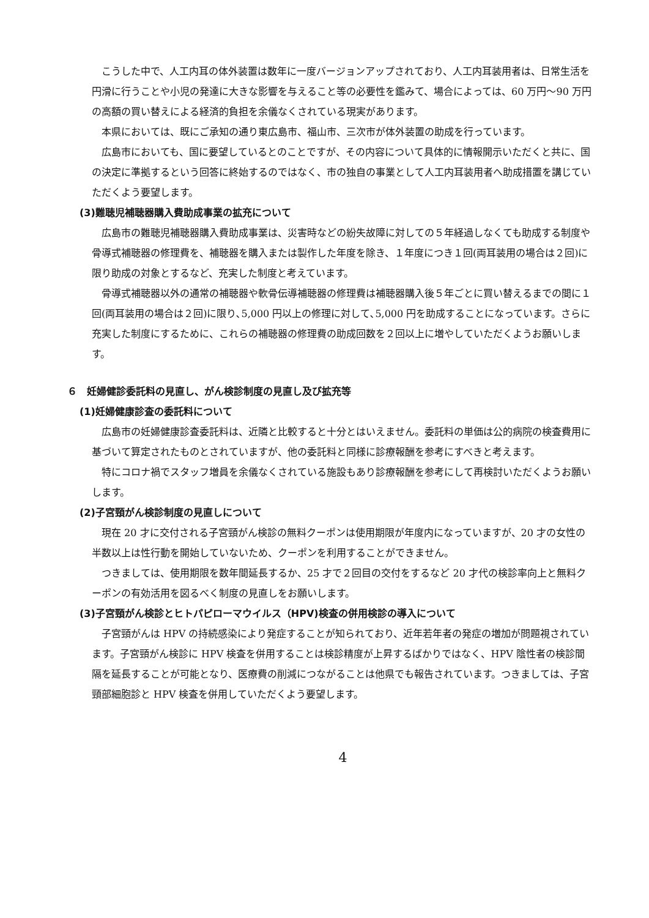こうした中で、人工内耳の体外装置は数年に一度バージョンアップされており、人工内耳装用者は、日常生活を円滑に行うことや小児の発達に大きな影響を与えること等の必要性を鑑みて、場合によっては、60 万円～90 万円の高額の買い替えによる経済的負担を余儀なくされている現実があります。
本県においては、既にご承知の通り東広島市、福山市、三次市が体外装置の助成を行っています。
広島市においても、国に要望しているとのことですが、その内容について具体的に情報開示いただくと共に、国の決定に準拠するという回答に終始するのではなく、市の独自の事業として人工内耳装用者へ助成措置を講じていただくよう要望します。
(3)難聴児補聴器購入費助成事業の拡充について
広島市の難聴児補聴器購入費助成事業は、災害時などの紛失故障に対しての５年経過しなくても助成する制度や骨導式補聴器の修理費を、補聴器を購入または製作した年度を除き、１年度につき１回(両耳装用の場合は２回)に限り助成の対象とするなど、充実した制度と考えています。
骨導式補聴器以外の通常の補聴器や軟骨伝導補聴器の修理費は補聴器購入後５年ごとに買い替えるまでの間に１回(両耳装用の場合は２回)に限り､5,000 円以上の修理に対して､5,000 円を助成することになっています。さらに充実した制度にするために、これらの補聴器の修理費の助成回数を２回以上に増やしていただくようお願いします。
６　妊婦健診委託料の見直し、がん検診制度の見直し及び拡充等
(1)妊婦健康診査の委託料について
広島市の妊婦健康診査委託料は、近隣と比較すると十分とはいえません。委託料の単価は公的病院の検査費用に基づいて算定されたものとされていますが、他の委託料と同様に診療報酬を参考にすべきと考えます。
特にコロナ禍でスタッフ増員を余儀なくされている施設もあり診療報酬を参考にして再検討いただくようお願いします。
(2)子宮頸がん検診制度の見直しについて
現在 20 才に交付される子宮頸がん検診の無料クーポンは使用期限が年度内になっていますが、20 才の女性の半数以上は性行動を開始していないため、クーポンを利用することができません。
つきましては、使用期限を数年間延長するか、25 才で２回目の交付をするなど 20 才代の検診率向上と無料クーポンの有効活用を図るべく制度の見直しをお願いします。
(3)子宮頸がん検診とヒトパピローマウイルス（HPV)検査の併用検診の導入について
子宮頸がんは HPV の持続感染により発症することが知られており、近年若年者の発症の増加が問題視されています。子宮頸がん検診に HPV 検査を併用することは検診精度が上昇するばかりではなく、HPV 陰性者の検診間隔を延長することが可能となり、医療費の削減につながることは他県でも報告されています。つきましては、子宮頸部細胞診と HPV 検査を併用していただくよう要望します。
4